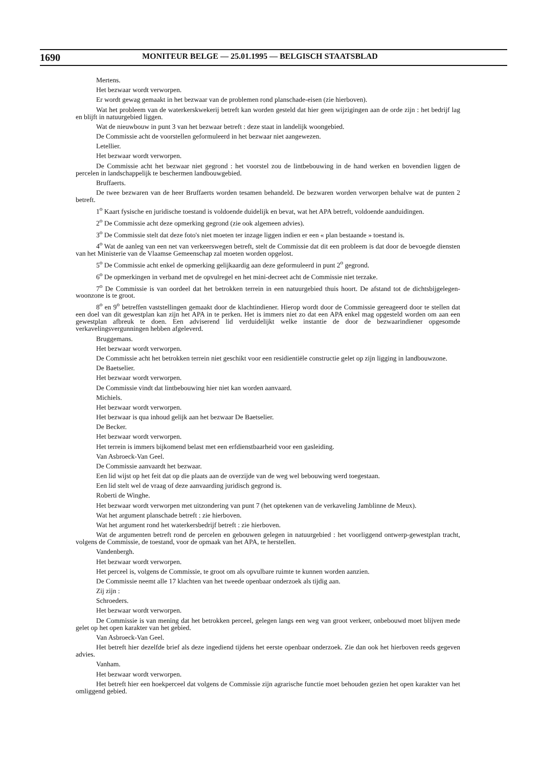1690 MONITEUR BELGE — 25.01.1995 — BELGISCH STAATSBLAD
Mertens.
Het bezwaar wordt verworpen.
Er wordt gewag gemaakt in het bezwaar van de problemen rond planschade-eisen (zie hierboven).
Wat het probleem van de waterkerskwekerij betreft kan worden gesteld dat hier geen wijzigingen aan de orde zijn : het bedrijf lag en blijft in natuurgebied liggen.
Wat de nieuwbouw in punt 3 van het bezwaar betreft : deze staat in landelijk woongebied.
De Commissie acht de voorstellen geformuleerd in het bezwaar niet aangewezen.
Letellier.
Het bezwaar wordt verworpen.
De Commissie acht het bezwaar niet gegrond : het voorstel zou de lintbebouwing in de hand werken en bovendien liggen de percelen in landschappelijk te beschermen landbouwgebied.
Bruffaerts.
De twee bezwaren van de heer Bruffaerts worden tesamen behandeld. De bezwaren worden verworpen behalve wat de punten 2 betreft.
1<sup>o</sup> Kaart fysische en juridische toestand is voldoende duidelijk en bevat, wat het APA betreft, voldoende aanduidingen.
2<sup>o</sup> De Commissie acht deze opmerking gegrond (zie ook algemeen advies).
3<sup>o</sup> De Commissie stelt dat deze foto's niet moeten ter inzage liggen indien er een « plan bestaande » toestand is.
4<sup>o</sup> Wat de aanleg van een net van verkeerswegen betreft, stelt de Commissie dat dit een probleem is dat door de bevoegde diensten van het Ministerie van de Vlaamse Gemeenschap zal moeten worden opgelost.
5<sup>o</sup> De Commissie acht enkel de opmerking gelijkaardig aan deze geformuleerd in punt 2<sup>o</sup> gegrond.
6<sup>o</sup> De opmerkingen in verband met de opvulregel en het mini-decreet acht de Commissie niet terzake.
7<sup>o</sup> De Commissie is van oordeel dat het betrokken terrein in een natuurgebied thuis hoort. De afstand tot de dichtsbijgelegen-woonzone is te groot.
8<sup>o</sup> en 9<sup>o</sup> betreffen vaststellingen gemaakt door de klachtindiener. Hierop wordt door de Commissie gereageerd door te stellen dat een doel van dit gewestplan kan zijn het APA in te perken. Het is immers niet zo dat een APA enkel mag opgesteld worden om aan een gewestplan afbreuk te doen. Een adviserend lid verduidelijkt welke instantie de door de bezwaarindiener opgesomde verkavelingsvergunningen hebben afgeleverd.
Bruggemans.
Het bezwaar wordt verworpen.
De Commissie acht het betrokken terrein niet geschikt voor een residientiële constructie gelet op zijn ligging in landbouwzone.
De Baetselier.
Het bezwaar wordt verworpen.
De Commissie vindt dat lintbebouwing hier niet kan worden aanvaard.
Michiels.
Het bezwaar wordt verworpen.
Het bezwaar is qua inhoud gelijk aan het bezwaar De Baetselier.
De Becker.
Het bezwaar wordt verworpen.
Het terrein is immers bijkomend belast met een erfdienstbaarheid voor een gasleiding.
Van Asbroeck-Van Geel.
De Commissie aanvaardt het bezwaar.
Een lid wijst op het feit dat op die plaats aan de overzijde van de weg wel bebouwing werd toegestaan.
Een lid stelt wel de vraag of deze aanvaarding juridisch gegrond is.
Roberti de Winghe.
Het bezwaar wordt verworpen met uitzondering van punt 7 (het optekenen van de verkaveling Jamblinne de Meux).
Wat het argument planschade betreft : zie hierboven.
Wat het argument rond het waterkersbedrijf betreft : zie hierboven.
Wat de argumenten betreft rond de percelen en gebouwen gelegen in natuurgebied : het voorliggend ontwerp-gewestplan tracht, volgens de Commissie, de toestand, voor de opmaak van het APA, te herstellen.
Vandenbergh.
Het bezwaar wordt verworpen.
Het perceel is, volgens de Commissie, te groot om als opvulbare ruimte te kunnen worden aanzien.
De Commissie neemt alle 17 klachten van het tweede openbaar onderzoek als tijdig aan.
Zij zijn :
Schroeders.
Het bezwaar wordt verworpen.
De Commissie is van mening dat het betrokken perceel, gelegen langs een weg van groot verkeer, onbebouwd moet blijven mede gelet op het open karakter van het gebied.
Van Asbroeck-Van Geel.
Het betreft hier dezelfde brief als deze ingediend tijdens het eerste openbaar onderzoek. Zie dan ook het hierboven reeds gegeven advies.
Vanham.
Het bezwaar wordt verworpen.
Het betreft hier een hoekperceel dat volgens de Commissie zijn agrarische functie moet behouden gezien het open karakter van het omliggend gebied.